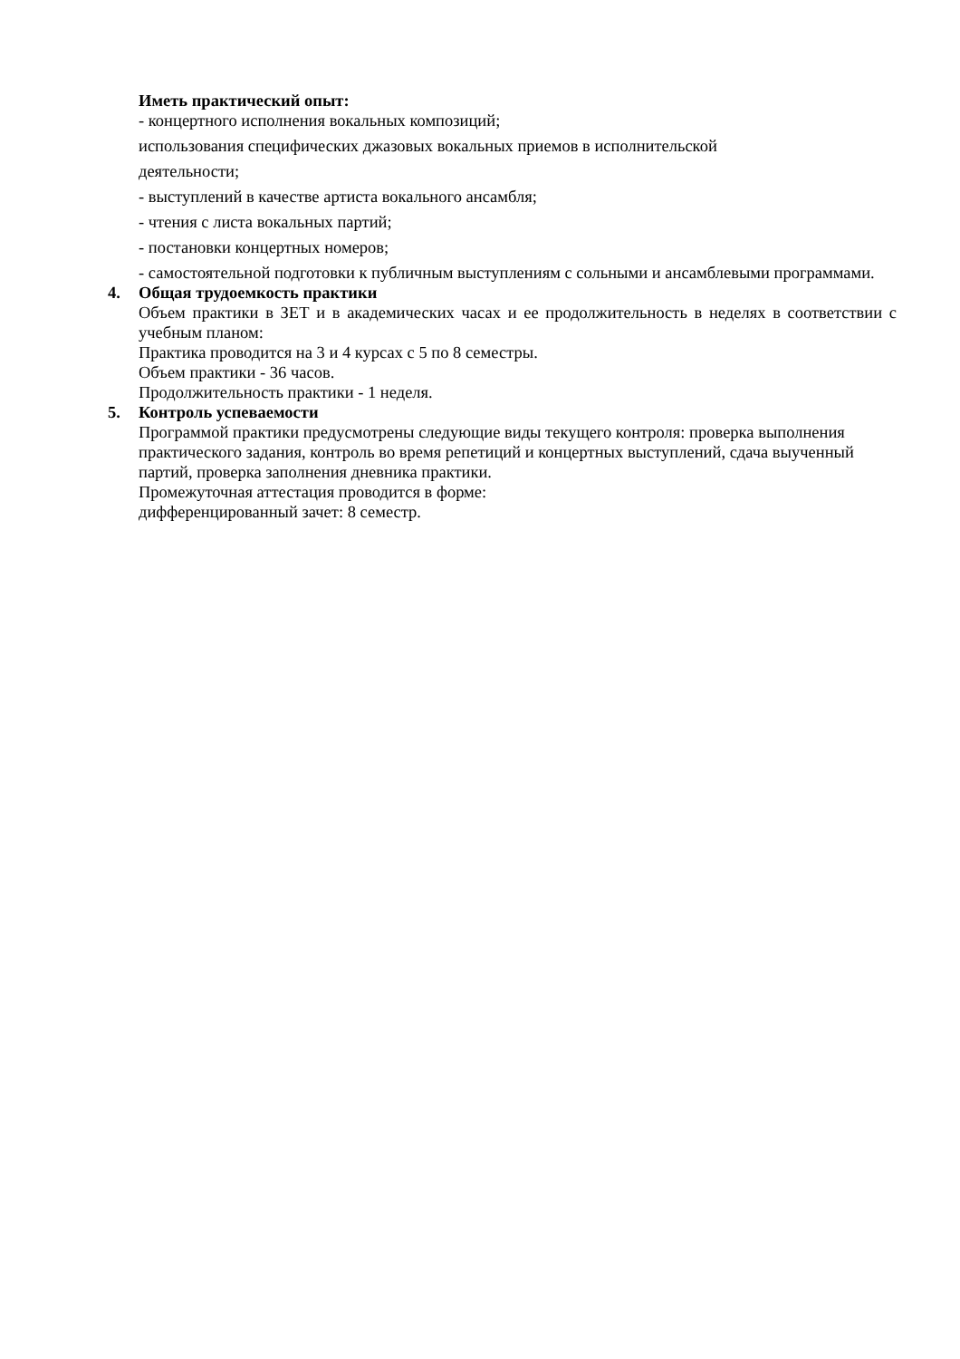Иметь практический опыт:
- концертного исполнения вокальных композиций;
использования специфических джазовых вокальных приемов в исполнительской
деятельности;
- выступлений в качестве артиста вокального ансамбля;
- чтения с листа вокальных партий;
- постановки концертных номеров;
- самостоятельной подготовки к публичным выступлениям с сольными и ансамблевыми программами.
4. Общая трудоемкость практики
Объем практики в ЗЕТ и в академических часах и ее продолжительность в неделях в соответствии с учебным планом:
Практика проводится на 3 и 4 курсах с 5 по 8 семестры.
Объем практики - 36 часов.
Продолжительность практики - 1 неделя.
5. Контроль успеваемости
Программой практики предусмотрены следующие виды текущего контроля: проверка выполнения практического задания, контроль во время репетиций и концертных выступлений, сдача выученный партий, проверка заполнения дневника практики.
Промежуточная аттестация проводится в форме:
дифференцированный зачет: 8 семестр.